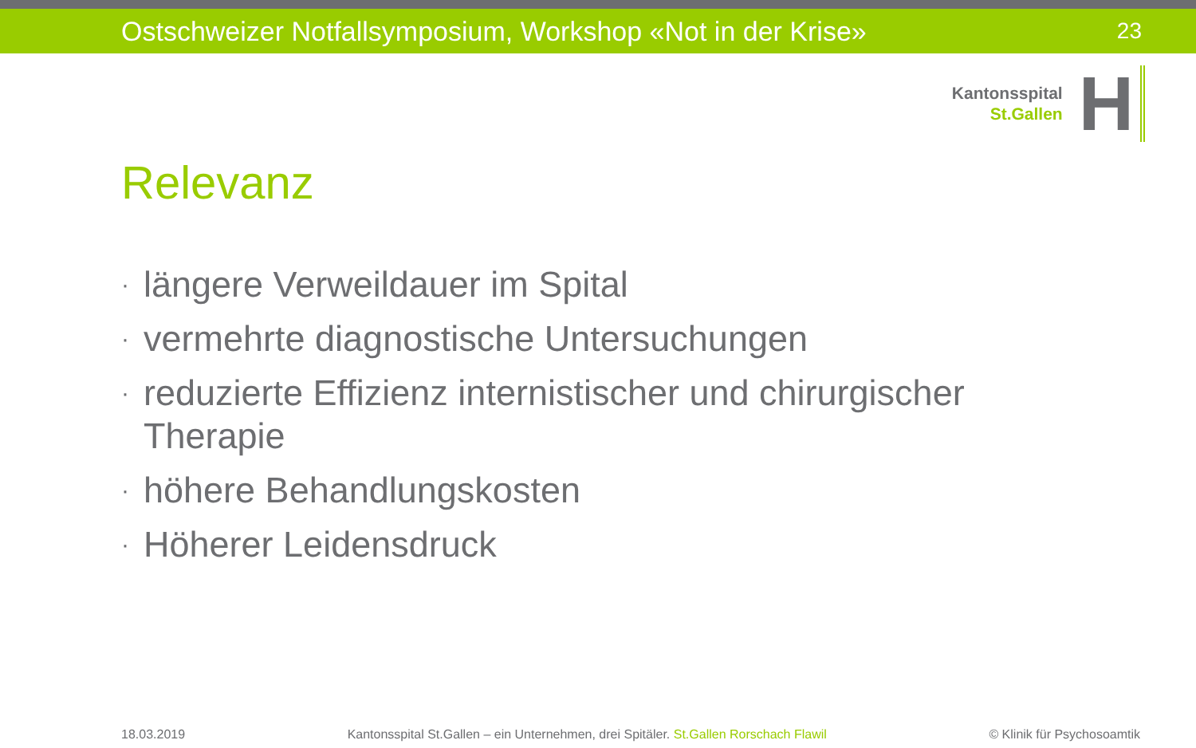Ostschweizer Notfallsymposium, Workshop «Not in der Krise» 23
Kantonsspital
St.Gallen
H
Relevanz
· längere Verweildauer im Spital
· vermehrte diagnostische Untersuchungen
· reduzierte Effizienz internistischer und chirurgischer Therapie
· höhere Behandlungskosten
· Höherer Leidensdruck
18.03.2019 Kantonsspital St.Gallen – ein Unternehmen, drei Spitäler. St.Gallen Rorschach Flawil © Klinik für Psychosoamtik